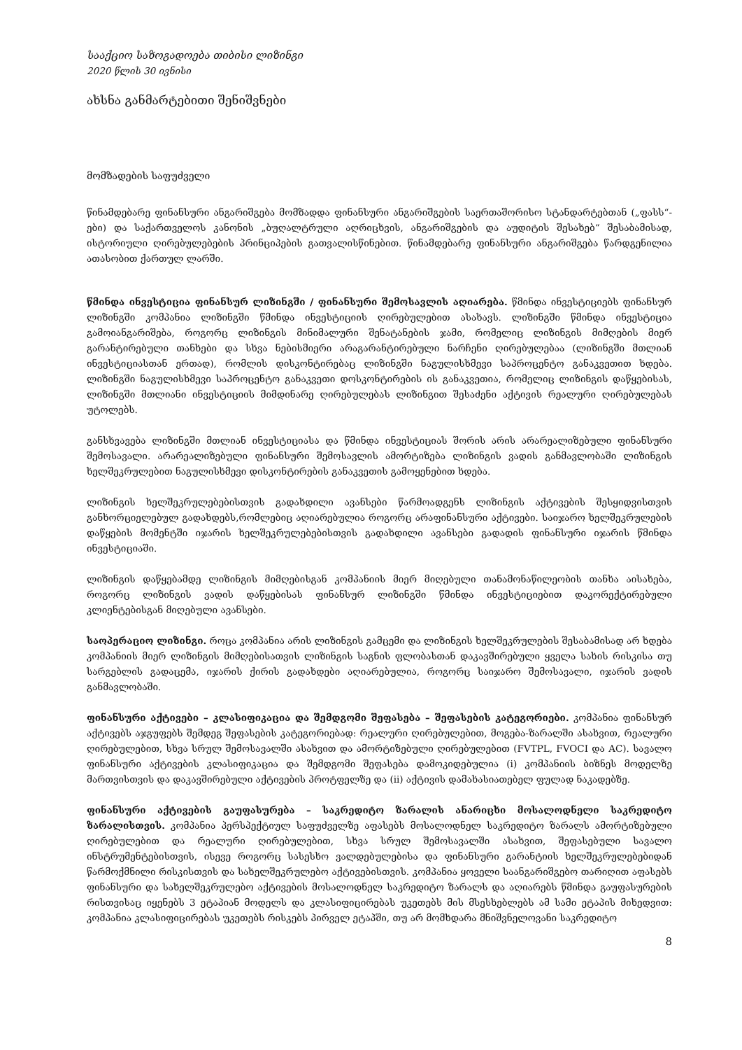სააქციო საზოგადოება თიბისი ლიზინგი
2020 წლის 30 ივნისი
ახსნა განმარტებითი შენიშვნები
მომზადების საფუძველი
წინამდებარე ფინანსური ანგარიშგება მომზადდა ფინანსური ანგარიშგების საერთაშორისო სტანდარტებთან („ფასს“-ები) და საქართველოს კანონის „ბუღალტრული აღრიცხვის, ანგარიშგების და აუდიტის შესახებ“ შესაბამისად, ისტორიული ღირებულებების პრინციპების გათვალისწინებით. წინამდებარე ფინანსური ანგარიშგება წარდგენილია ათასობით ქართულ ლარში.
წმინდა ინვესტიცია ფინანსურ ლიზინგში / ფინანსური შემოსავლის აღიარება. წმინდა ინვესტიციებს ფინანსურ ლიზინგში კომპანია ლიზინგში წმინდა ინვესტიციის ღირებულებით ასახავს. ლიზინგში წმინდა ინვესტიცია გამოიანგარიშება, როგორც ლიზინგის მინიმალური შენატანების ჯამი, რომელიც ლიზინგის მიმღების მიერ გარანტირებული თანხები და სხვა ნებისმიერი არაგარანტირებული ნარჩენი ღირებულებაა (ლიზინგში მთლიან ინვესტიციასთან ერთად), რომლის დისკონტირებაც ლიზინგში ნაგულისხმევი საპროცენტო განაკვეთით ხდება. ლიზინგში ნაგულისხმევი საპროცენტო განაკვეთი დოსკონტირების ის განაკვეთია, რომელიც ლიზინგის დაწყებისას, ლიზინგში მთლიანი ინვესტიციის მიმდინარე ღირებულებას ლიზინგით შესაძენი აქტივის რეალური ღირებულებას უტოლებს.
განსხვავება ლიზინგში მთლიან ინვესტიციასა და წმინდა ინვესტიციას შორის არის არარეალიზებული ფინანსური შემოსავალი. არარეალიზებული ფინანსური შემოსავლის ამორტიზება ლიზინგის ვადის განმავლობაში ლიზინგის ხელშეკრულებით ნაგულისხმევი დისკონტირების განაკვეთის გამოყენებით ხდება.
ლიზინგის ხელშეკრულებებისთვის გადახდილი ავანსები წარმოადგენს ლიზინგის აქტივების შესყიდვისთვის განხორციელებულ გადახდებს,რომლებიც აღიარებულია როგორც არაფინანსური აქტივები. საიჯარო ხელშეკრულების დაწყების მომენტში იჯარის ხელშეკრულებებისთვის გადახდილი ავანსები გადადის ფინანსური იჯარის წმინდა ინვესტიციაში.
ლიზინგის დაწყებამდე ლიზინგის მიმღებისგან კომპანიის მიერ მიღებული თანამონაწილეობის თანხა აისახება, როგორც ლიზინგის ვადის დაწყებისას ფინანსურ ლიზინგში წმინდა ინვესტიციებით დაკორექტირებული კლიენტებისგან მიღებული ავანსები.
საოპერაციო ლიზინგი. როცა კომპანია არის ლიზინგის გამცემი და ლიზინგის ხელშეკრულების შესაბამისად არ ხდება კომპანიის მიერ ლიზინგის მიმღებისათვის ლიზინგის საგნის ფლობასთან დაკავშირებული ყველა სახის რისკისა თუ სარგებლის გადაცემა, იჯარის ქირის გადახდები აღიარებულია, როგორც საიჯარო შემოსავალი, იჯარის ვადის განმავლობაში.
ფინანსური აქტივები – კლასიფიკაცია და შემდგომი შეფასება – შეფასების კატეგორიები. კომპანია ფინანსურ აქტივებს აჯგუფებს შემდეგ შეფასების კატეგორიებად: რეალური ღირებულებით, მოგება-ზარალში ასახვით, რეალური ღირებულებით, სხვა სრულ შემოსავალში ასახვით და ამორტიზებული ღირებულებით (FVTPL, FVOCI და AC). სავალო ფინანსური აქტივების კლასიფიკაცია და შემდგომი შეფასება დამოკიდებულია (i) კომპანიის ბიზნეს მოდელზე მართვისთვის და დაკავშირებული აქტივების პროტფელზე და (ii) აქტივის დამახასიათებელ ფულად ნაკადებზე.
ფინანსური აქტივების გაუფასურება – საკრედიტო ზარალის ანარიცხი მოსალოდნელი საკრედიტო ზარალისთვის. კომპანია პერსპექტიულ საფუძველზე აფასებს მოსალოდნელ საკრედიტო ზარალს ამორტიზებული ღირებულებით და რეალური ღირებულებით, სხვა სრულ შემოსავალში ასახვით, შეფასებული სავალო ინსტრუმენტებისთვის, ისევე როგორც სასესხო ვალდებულებისა და ფინანსური გარანტიის ხელშეკრულებებიდან წარმოქმნილი რისკისთვის და სახელშეკრულებო აქტივებისთვის. კომპანია ყოველი საანგარიშგებო თარიღით აფასებს ფინანსური და სახელშეკრულებო აქტივების მოსალოდნელ საკრედიტო ზარალს და აღიარებს წმინდა გაუფასურების რისთვისაც იყენებს 3 ეტაპიან მოდელს და კლასიფიცირებას უკეთებს მის მსესხებლებს ამ სამი ეტაპის მიხედვით: კომპანია კლასიფიცირებას უკეთებს რისკებს პირველ ეტაპში, თუ არ მომხდარა მნიშვნელოვანი საკრედიტო
8